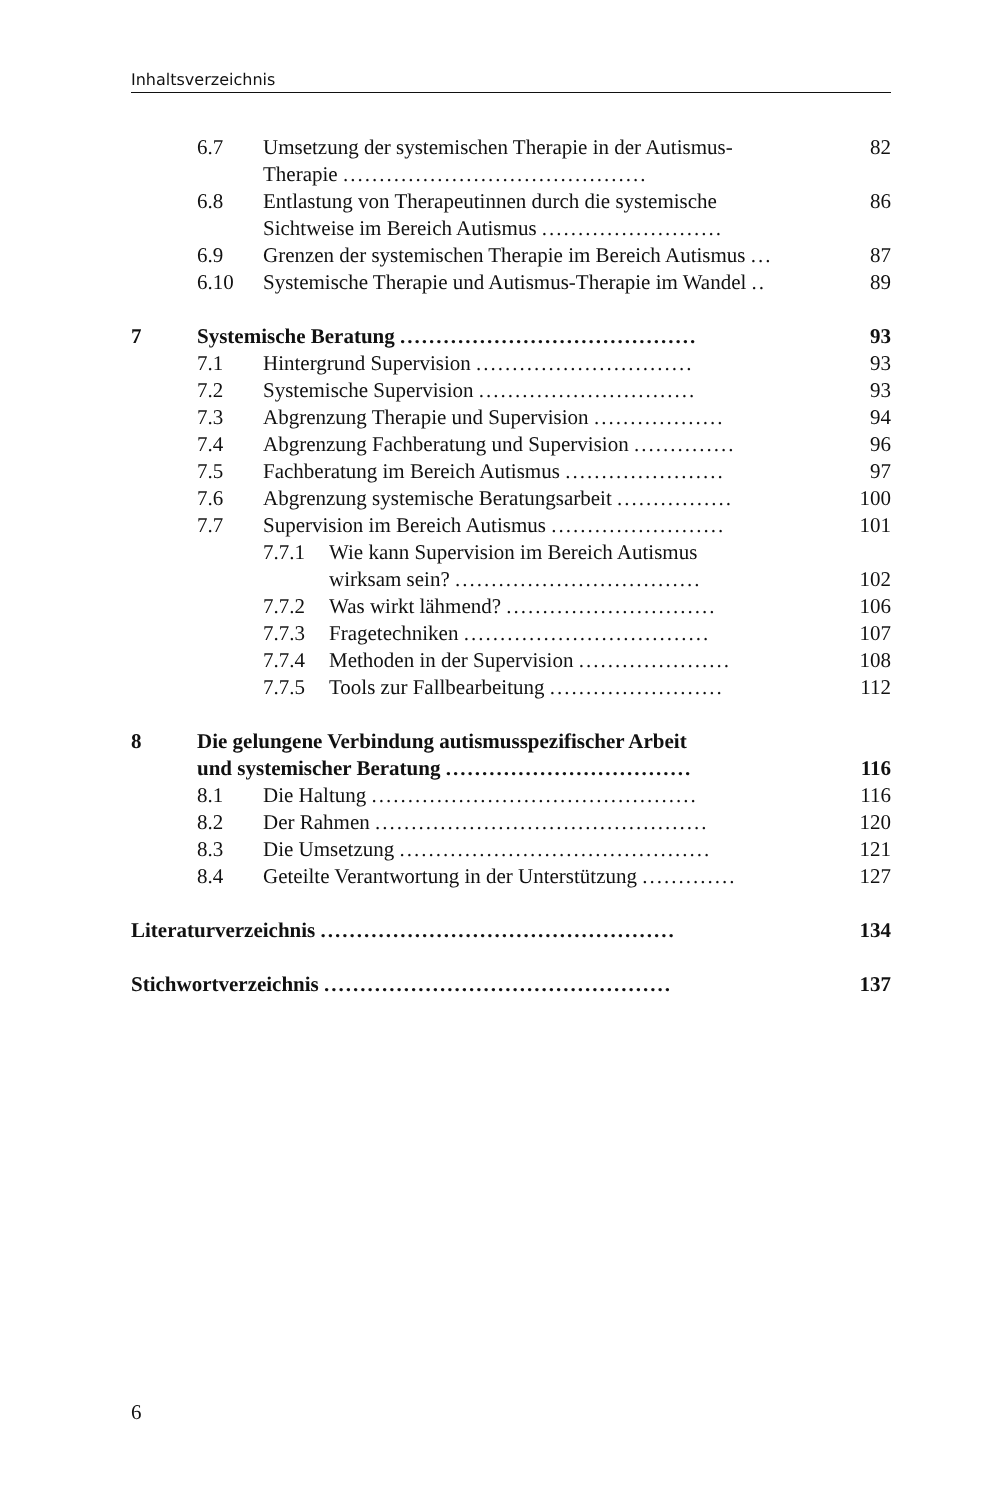Inhaltsverzeichnis
6.7 Umsetzung der systemischen Therapie in der Autismus-
Therapie .......................................... 82
6.8 Entlastung von Therapeutinnen durch die systemische
Sichtweise im Bereich Autismus ......................... 86
6.9 Grenzen der systemischen Therapie im Bereich Autismus ... 87
6.10 Systemische Therapie und Autismus-Therapie im Wandel .. 89
7 Systemische Beratung ......................................... 93
7.1 Hintergrund Supervision .............................. 93
7.2 Systemische Supervision .............................. 93
7.3 Abgrenzung Therapie und Supervision .................. 94
7.4 Abgrenzung Fachberatung und Supervision .............. 96
7.5 Fachberatung im Bereich Autismus ...................... 97
7.6 Abgrenzung systemische Beratungsarbeit ................ 100
7.7 Supervision im Bereich Autismus ........................ 101
7.7.1 Wie kann Supervision im Bereich Autismus
wirksam sein? ..................................
102
7.7.2 Was wirkt lähmend? ............................. 106
7.7.3 Fragetechniken .................................. 107
7.7.4 Methoden in der Supervision ..................... 108
7.7.5 Tools zur Fallbearbeitung ........................ 112
8 Die gelungene Verbindung autismusspezifischer Arbeit
und systemischer Beratung ..................................
116
8.1 Die Haltung ............................................. 116
8.2 Der Rahmen .............................................. 120
8.3 Die Umsetzung ........................................... 121
8.4 Geteilte Verantwortung in der Unterstützung ............. 127
Literaturverzeichnis ................................................. 134
Stichwortverzeichnis ................................................ 137
6